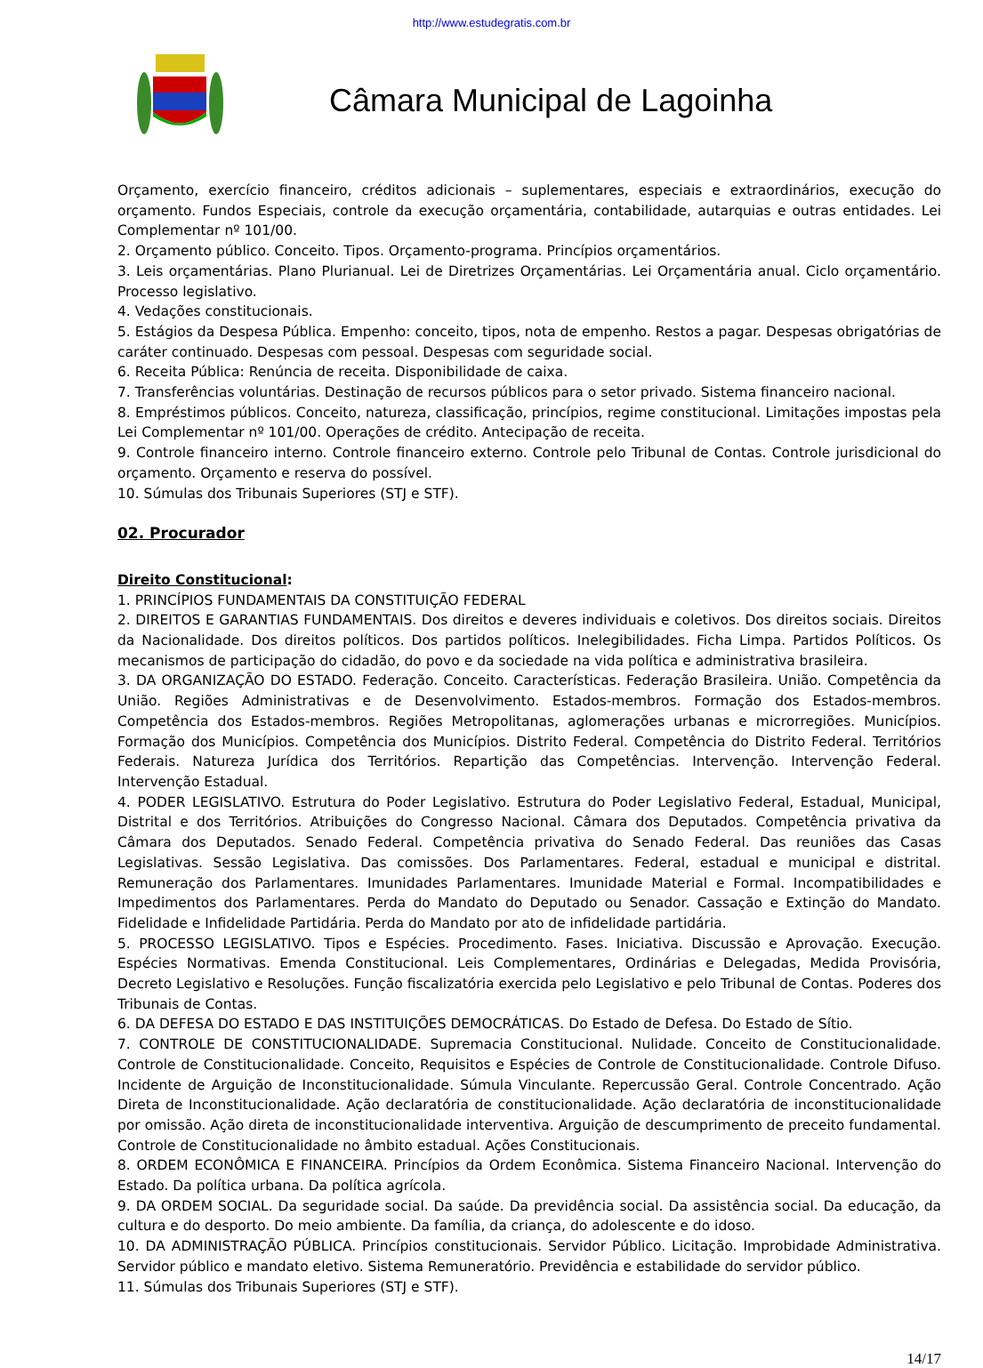http://www.estudegratis.com.br
Câmara Municipal de Lagoinha
Orçamento, exercício financeiro, créditos adicionais – suplementares, especiais e extraordinários, execução do orçamento. Fundos Especiais, controle da execução orçamentária, contabilidade, autarquias e outras entidades. Lei Complementar nº 101/00.
2. Orçamento público. Conceito. Tipos. Orçamento-programa. Princípios orçamentários.
3. Leis orçamentárias. Plano Plurianual. Lei de Diretrizes Orçamentárias. Lei Orçamentária anual. Ciclo orçamentário. Processo legislativo.
4. Vedações constitucionais.
5. Estágios da Despesa Pública. Empenho: conceito, tipos, nota de empenho. Restos a pagar. Despesas obrigatórias de caráter continuado. Despesas com pessoal. Despesas com seguridade social.
6. Receita Pública: Renúncia de receita. Disponibilidade de caixa.
7. Transferências voluntárias. Destinação de recursos públicos para o setor privado. Sistema financeiro nacional.
8. Empréstimos públicos. Conceito, natureza, classificação, princípios, regime constitucional. Limitações impostas pela Lei Complementar nº 101/00. Operações de crédito. Antecipação de receita.
9. Controle financeiro interno. Controle financeiro externo. Controle pelo Tribunal de Contas. Controle jurisdicional do orçamento. Orçamento e reserva do possível.
10. Súmulas dos Tribunais Superiores (STJ e STF).
02. Procurador
Direito Constitucional:
1. PRINCÍPIOS FUNDAMENTAIS DA CONSTITUIÇÃO FEDERAL
2. DIREITOS E GARANTIAS FUNDAMENTAIS. Dos direitos e deveres individuais e coletivos. Dos direitos sociais. Direitos da Nacionalidade. Dos direitos políticos. Dos partidos políticos. Inelegibilidades. Ficha Limpa. Partidos Políticos. Os mecanismos de participação do cidadão, do povo e da sociedade na vida política e administrativa brasileira.
3. DA ORGANIZAÇÃO DO ESTADO. Federação. Conceito. Características. Federação Brasileira. União. Competência da União. Regiões Administrativas e de Desenvolvimento. Estados-membros. Formação dos Estados-membros. Competência dos Estados-membros. Regiões Metropolitanas, aglomerações urbanas e microrregiões. Municípios. Formação dos Municípios. Competência dos Municípios. Distrito Federal. Competência do Distrito Federal. Territórios Federais. Natureza Jurídica dos Territórios. Repartição das Competências. Intervenção. Intervenção Federal. Intervenção Estadual.
4. PODER LEGISLATIVO. Estrutura do Poder Legislativo. Estrutura do Poder Legislativo Federal, Estadual, Municipal, Distrital e dos Territórios. Atribuições do Congresso Nacional. Câmara dos Deputados. Competência privativa da Câmara dos Deputados. Senado Federal. Competência privativa do Senado Federal. Das reuniões das Casas Legislativas. Sessão Legislativa. Das comissões. Dos Parlamentares. Federal, estadual e municipal e distrital. Remuneração dos Parlamentares. Imunidades Parlamentares. Imunidade Material e Formal. Incompatibilidades e Impedimentos dos Parlamentares. Perda do Mandato do Deputado ou Senador. Cassação e Extinção do Mandato. Fidelidade e Infidelidade Partidária. Perda do Mandato por ato de infidelidade partidária.
5. PROCESSO LEGISLATIVO. Tipos e Espécies. Procedimento. Fases. Iniciativa. Discussão e Aprovação. Execução. Espécies Normativas. Emenda Constitucional. Leis Complementares, Ordinárias e Delegadas, Medida Provisória, Decreto Legislativo e Resoluções. Função fiscalizatória exercida pelo Legislativo e pelo Tribunal de Contas. Poderes dos Tribunais de Contas.
6. DA DEFESA DO ESTADO E DAS INSTITUIÇÕES DEMOCRÁTICAS. Do Estado de Defesa. Do Estado de Sítio.
7. CONTROLE DE CONSTITUCIONALIDADE. Supremacia Constitucional. Nulidade. Conceito de Constitucionalidade. Controle de Constitucionalidade. Conceito, Requisitos e Espécies de Controle de Constitucionalidade. Controle Difuso. Incidente de Arguição de Inconstitucionalidade. Súmula Vinculante. Repercussão Geral. Controle Concentrado. Ação Direta de Inconstitucionalidade. Ação declaratória de constitucionalidade. Ação declaratória de inconstitucionalidade por omissão. Ação direta de inconstitucionalidade interventiva. Arguição de descumprimento de preceito fundamental. Controle de Constitucionalidade no âmbito estadual. Ações Constitucionais.
8. ORDEM ECONÔMICA E FINANCEIRA. Princípios da Ordem Econômica. Sistema Financeiro Nacional. Intervenção do Estado. Da política urbana. Da política agrícola.
9. DA ORDEM SOCIAL. Da seguridade social. Da saúde. Da previdência social. Da assistência social. Da educação, da cultura e do desporto. Do meio ambiente. Da família, da criança, do adolescente e do idoso.
10. DA ADMINISTRAÇÃO PÚBLICA. Princípios constitucionais. Servidor Público. Licitação. Improbidade Administrativa. Servidor público e mandato eletivo. Sistema Remuneratório. Previdência e estabilidade do servidor público.
11. Súmulas dos Tribunais Superiores (STJ e STF).
14/17